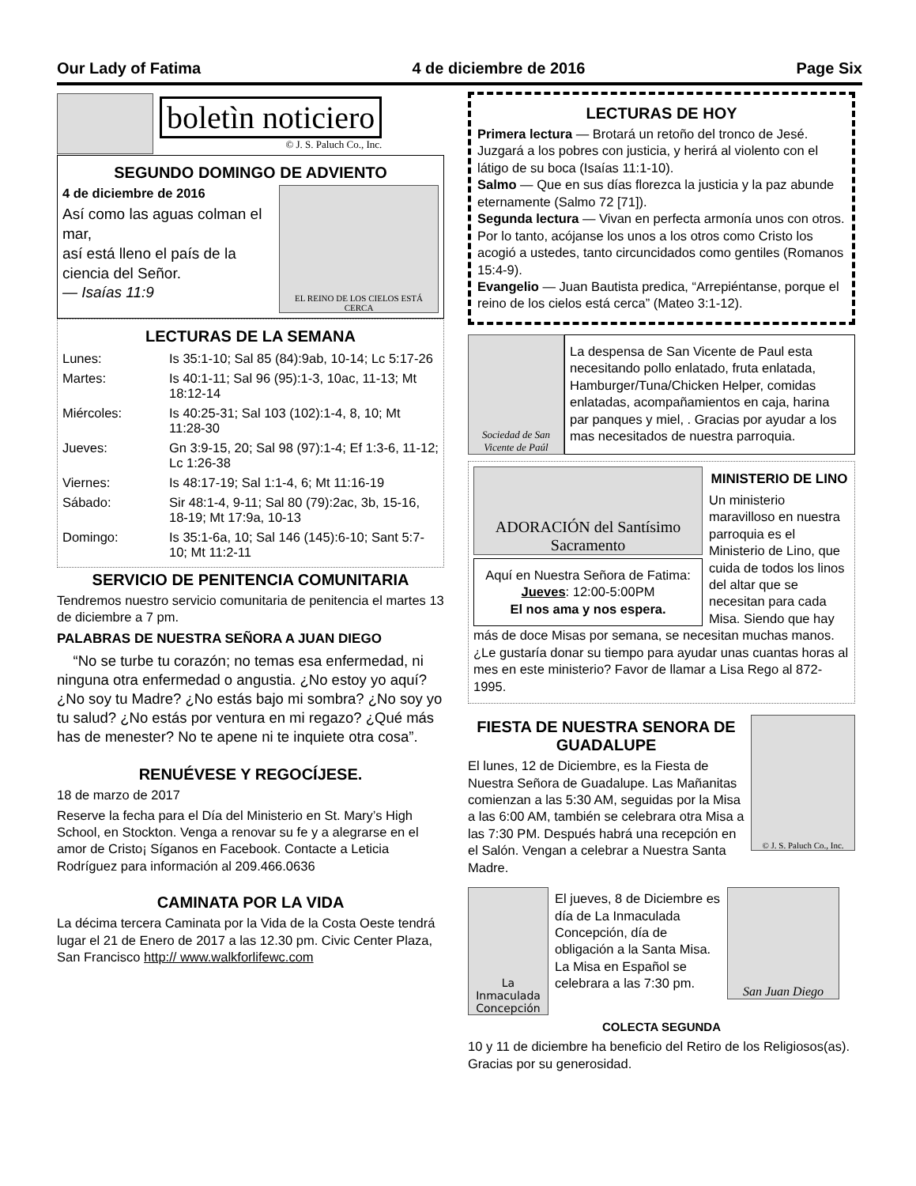Our Lady of Fatima 4 de diciembre de 2016 Page Six
boletìn noticiero
© J. S. Paluch Co., Inc.
SEGUNDO DOMINGO DE ADVIENTO
EL REINO DE LOS CIELOS ESTÁ CERCA
4 de diciembre de 2016
Así como las aguas colman el mar,
así está lleno el país de la ciencia del Señor.
— Isaías 11:9
LECTURAS DE LA SEMANA
| Lunes: | Is 35:1-10; Sal 85 (84):9ab, 10-14; Lc 5:17-26 |
| Martes: | Is 40:1-11; Sal 96 (95):1-3, 10ac, 11-13; Mt 18:12-14 |
| Miércoles: | Is 40:25-31; Sal 103 (102):1-4, 8, 10; Mt 11:28-30 |
| Jueves: | Gn 3:9-15, 20; Sal 98 (97):1-4; Ef 1:3-6, 11-12; Lc 1:26-38 |
| Viernes: | Is 48:17-19; Sal 1:1-4, 6; Mt 11:16-19 |
| Sábado: | Sir 48:1-4, 9-11; Sal 80 (79):2ac, 3b, 15-16, 18-19; Mt 17:9a, 10-13 |
| Domingo: | Is 35:1-6a, 10; Sal 146 (145):6-10; Sant 5:7-10; Mt 11:2-11 |
SERVICIO DE PENITENCIA COMUNITARIA
Tendremos nuestro servicio comunitaria de penitencia el martes 13 de diciembre a 7 pm.
PALABRAS DE NUESTRA SEÑORA A JUAN DIEGO
“No se turbe tu corazón; no temas esa enfermedad, ni ninguna otra enfermedad o angustia. ¿No estoy yo aquí? ¿No soy tu Madre? ¿No estás bajo mi sombra? ¿No soy yo tu salud? ¿No estás por ventura en mi regazo? ¿Qué más has de menester? No te apene ni te inquiete otra cosa”.
RENUÉVESE Y REGOCÍJESE.
18 de marzo de 2017
Reserve la fecha para el Día del Ministerio en St. Mary’s High School, en Stockton. Venga a renovar su fe y a alegrarse en el amor de Cristo¡ Síganos en Facebook. Contacte a Leticia Rodríguez para información al 209.466.0636
CAMINATA POR LA VIDA
La décima tercera Caminata por la Vida de la Costa Oeste tendrá lugar el 21 de Enero de 2017 a las 12.30 pm. Civic Center Plaza, San Francisco http:// www.walkforlifewc.com
LECTURAS DE HOY
Primera lectura — Brotará un retoño del tronco de Jesé. Juzgará a los pobres con justicia, y herirá al violento con el látigo de su boca (Isaías 11:1-10).
Salmo — Que en sus días florezca la justicia y la paz abunde eternamente (Salmo 72 [71]).
Segunda lectura — Vivan en perfecta armonía unos con otros. Por lo tanto, acójanse los unos a los otros como Cristo los acogió a ustedes, tanto circuncidados como gentiles (Romanos 15:4-9).
Evangelio — Juan Bautista predica, “Arrepiéntanse, porque el reino de los cielos está cerca” (Mateo 3:1-12).
Sociedad de San Vicente de Paúl
La despensa de San Vicente de Paul esta necesitando pollo enlatado, fruta enlatada, Hamburger/Tuna/Chicken Helper, comidas enlatadas, acompañamientos en caja, harina par panques y miel, . Gracias por ayudar a los mas necesitados de nuestra parroquia.
ADORACIÓN del Santísimo Sacramento
Aquí en Nuestra Señora de Fatima: Jueves: 12:00-5:00PM
El nos ama y nos espera.
MINISTERIO DE LINO
Un ministerio maravilloso en nuestra parroquia es el Ministerio de Lino, que cuida de todos los linos del altar que se necesitan para cada Misa. Siendo que hay más de doce Misas por semana, se necesitan muchas manos. ¿Le gustaría donar su tiempo para ayudar unas cuantas horas al mes en este ministerio? Favor de llamar a Lisa Rego al 872-1995.
© J. S. Paluch Co., Inc.
FIESTA DE NUESTRA SENORA DE GUADALUPE
El lunes, 12 de Diciembre, es la Fiesta de Nuestra Señora de Guadalupe. Las Mañanitas comienzan a las 5:30 AM, seguidas por la Misa a las 6:00 AM, también se celebrara otra Misa a las 7:30 PM. Después habrá una recepción en el Salón. Vengan a celebrar a Nuestra Santa Madre.
La Inmaculada Concepción
El jueves, 8 de Diciembre es día de La Inmaculada Concepción, día de obligación a la Santa Misa. La Misa en Español se celebrara a las 7:30 pm.
San Juan Diego
COLECTA SEGUNDA
10 y 11 de diciembre ha beneficio del Retiro de los Religiosos(as). Gracias por su generosidad.